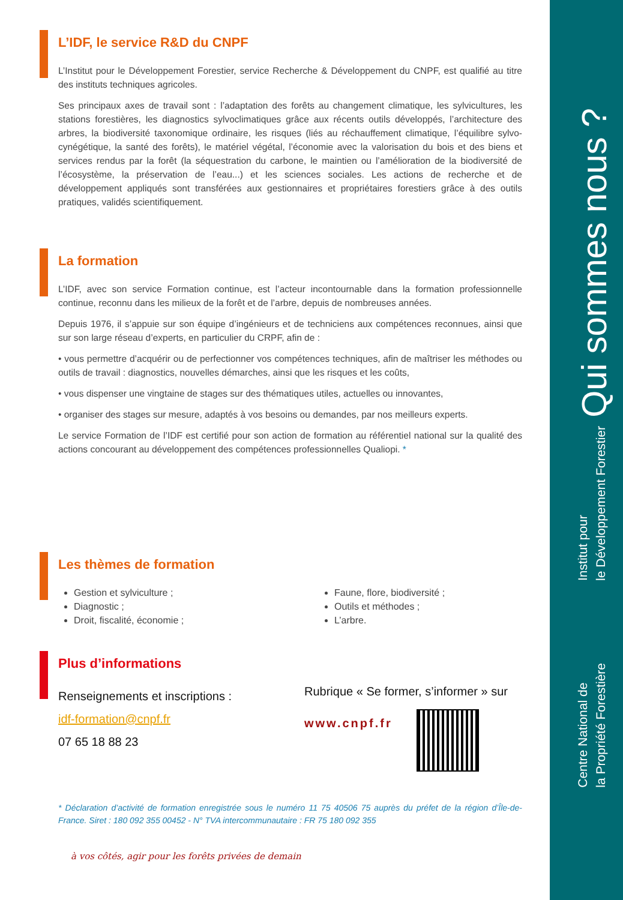L’IDF, le service R&D du CNPF
L’Institut pour le Développement Forestier, service Recherche & Développement du CNPF, est qualifié au titre des instituts techniques agricoles.
Ses principaux axes de travail sont : l’adaptation des forêts au changement climatique, les sylvicultures, les stations forestières, les diagnostics sylvoclimatiques grâce aux récents outils développés, l’architecture des arbres, la biodiversité taxonomique ordinaire, les risques (liés au réchauffement climatique, l’équilibre sylvo-cynégétique, la santé des forêts), le matériel végétal, l’économie avec la valorisation du bois et des biens et services rendus par la forêt (la séquestration du carbone, le maintien ou l’amélioration de la biodiversité de l’écosystème, la préservation de l’eau...) et les sciences sociales. Les actions de recherche et de développement appliqués sont transférées aux gestionnaires et propriétaires forestiers grâce à des outils pratiques, validés scientifiquement.
La formation
L’IDF, avec son service Formation continue, est l’acteur incontournable dans la formation professionnelle continue, reconnu dans les milieux de la forêt et de l’arbre, depuis de nombreuses années.
Depuis 1976, il s’appuie sur son équipe d’ingénieurs et de techniciens aux compétences reconnues, ainsi que sur son large réseau d’experts, en particulier du CRPF, afin de :
• vous permettre d’acquérir ou de perfectionner vos compétences techniques, afin de maîtriser les méthodes ou outils de travail : diagnostics, nouvelles démarches, ainsi que les risques et les coûts,
• vous dispenser une vingtaine de stages sur des thématiques utiles, actuelles ou innovantes,
• organiser des stages sur mesure, adaptés à vos besoins ou demandes, par nos meilleurs experts.
Le service Formation de l’IDF est certifié pour son action de formation au référentiel national sur la qualité des actions concourant au développement des compétences professionnelles Qualiopi. *
Les thèmes de formation
Gestion et sylviculture ;
Diagnostic ;
Droit, fiscalité, économie ;
Faune, flore, biodiversité ;
Outils et méthodes ;
L’arbre.
Plus d’informations
Renseignements et inscriptions :
idf-formation@cnpf.fr
07 65 18 88 23
Rubrique « Se former, s’informer » sur
www.cnpf.fr
* Déclaration d’activité de formation enregistrée sous le numéro 11 75 40506 75 auprès du préfet de la région d’Île-de-France. Siret : 180 092 355 00452 - N° TVA intercommunautaire : FR 75 180 092 355
à vos côtés, agir pour les forêts privées de demain
Qui sommes nous ?
Institut pour
le Développement Forestier
Centre National de
la Propriété Forestière